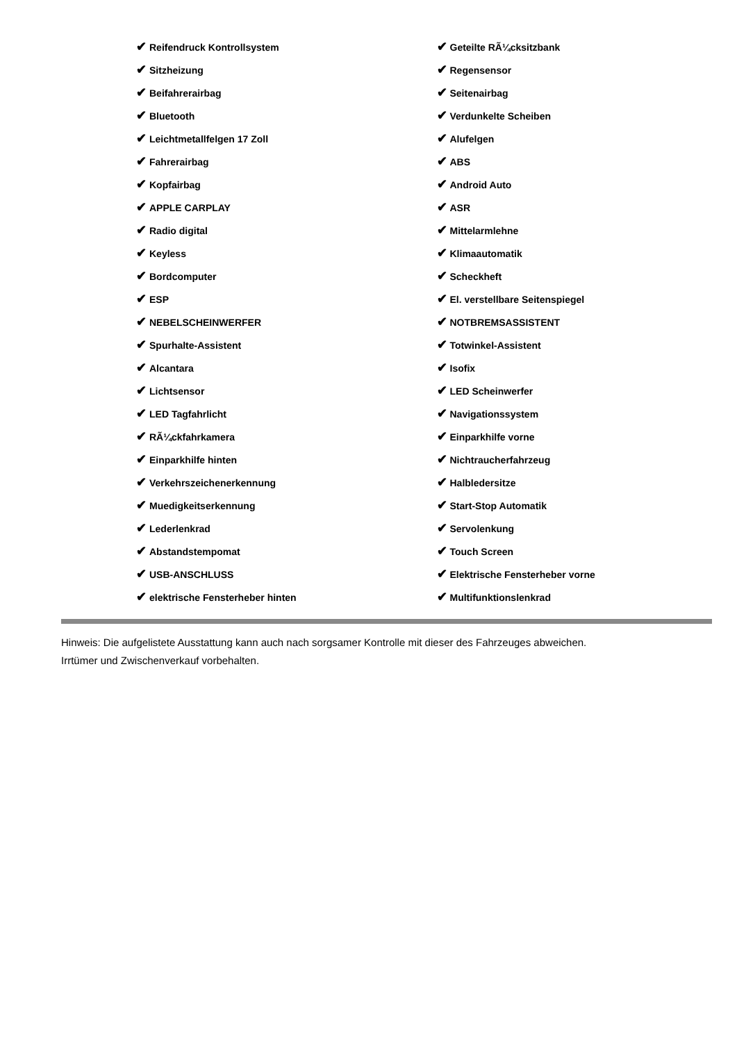✔ Reifendruck Kontrollsystem
✔ Sitzheizung
✔ Beifahrerairbag
✔ Bluetooth
✔ Leichtmetallfelgen 17 Zoll
✔ Fahrerairbag
✔ Kopfairbag
✔ APPLE CARPLAY
✔ Radio digital
✔ Keyless
✔ Bordcomputer
✔ ESP
✔ NEBELSCHEINWERFER
✔ Spurhalte-Assistent
✔ Alcantara
✔ Lichtsensor
✔ LED Tagfahrlicht
✔ RÃ¼ckfahrkamera
✔ Einparkhilfe hinten
✔ Verkehrszeichenerkennung
✔ Muedigkeitserkennung
✔ Lederlenkrad
✔ Abstandstempomat
✔ USB-ANSCHLUSS
✔ elektrische Fensterheber hinten
✔ Geteilte RÃ¼cksitzbank
✔ Regensensor
✔ Seitenairbag
✔ Verdunkelte Scheiben
✔ Alufelgen
✔ ABS
✔ Android Auto
✔ ASR
✔ Mittelarmlehne
✔ Klimaautomatik
✔ Scheckheft
✔ El. verstellbare Seitenspiegel
✔ NOTBREMSASSISTENT
✔ Totwinkel-Assistent
✔ Isofix
✔ LED Scheinwerfer
✔ Navigationssystem
✔ Einparkhilfe vorne
✔ Nichtraucherfahrzeug
✔ Halbledersitze
✔ Start-Stop Automatik
✔ Servolenkung
✔ Touch Screen
✔ Elektrische Fensterheber vorne
✔ Multifunktionslenkrad
Hinweis: Die aufgelistete Ausstattung kann auch nach sorgsamer Kontrolle mit dieser des Fahrzeuges abweichen. Irrtümer und Zwischenverkauf vorbehalten.